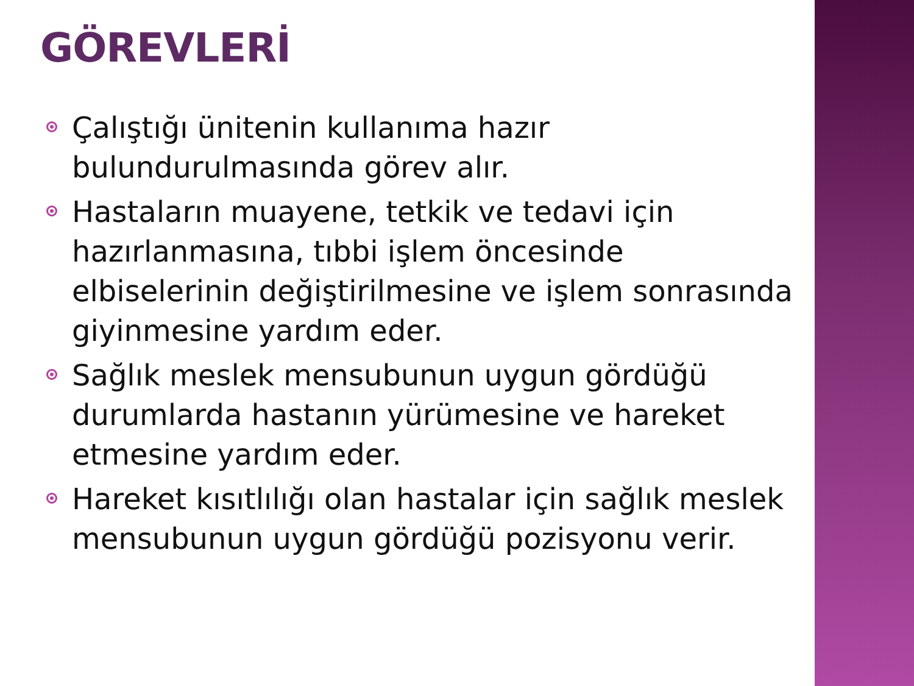GÖREVLERİ
Çalıştığı ünitenin kullanıma hazır bulundurulmasında görev alır.
Hastaların muayene, tetkik ve tedavi için hazırlanmasına, tıbbi işlem öncesinde elbiselerinin değiştirilmesine ve işlem sonrasında giyinmesine yardım eder.
Sağlık meslek mensubunun uygun gördüğü durumlarda hastanın yürümesine ve hareket etmesine yardım eder.
Hareket kısıtlılığı olan hastalar için sağlık meslek mensubunun uygun gördüğü pozisyonu verir.